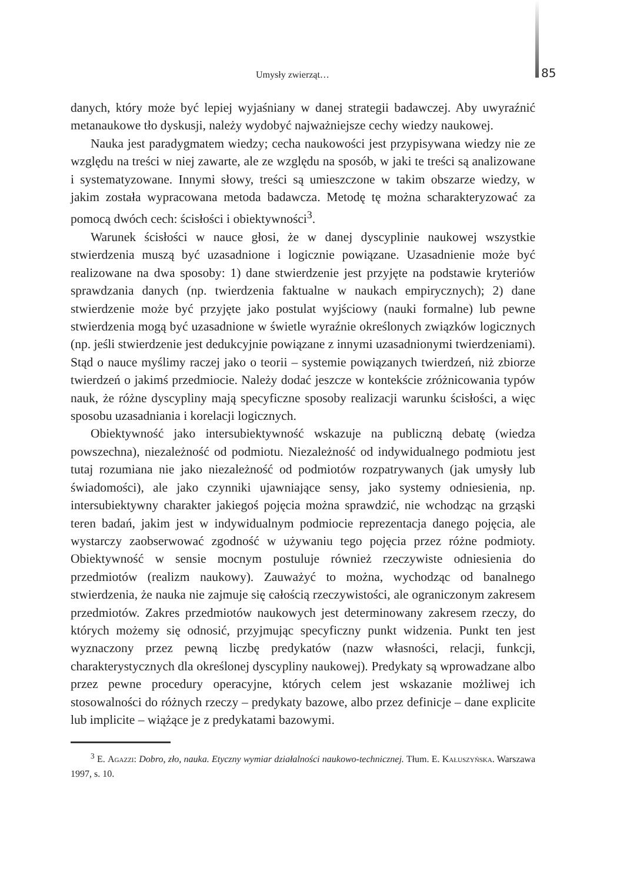Umysły zwierząt… 85
danych, który może być lepiej wyjaśniany w danej strategii badawczej. Aby uwyraźnić metanaukowe tło dyskusji, należy wydobyć najważniejsze cechy wiedzy naukowej.
Nauka jest paradygmatem wiedzy; cecha naukowości jest przypisywana wiedzy nie ze względu na treści w niej zawarte, ale ze względu na sposób, w jaki te treści są analizowane i systematyzowane. Innymi słowy, treści są umieszczone w takim obszarze wiedzy, w jakim została wypracowana metoda badawcza. Metodę tę można scharakteryzować za pomocą dwóch cech: ścisłości i obiektywności<sup>3</sup>.
Warunek ścisłości w nauce głosi, że w danej dyscyplinie naukowej wszystkie stwierdzenia muszą być uzasadnione i logicznie powiązane. Uzasadnienie może być realizowane na dwa sposoby: 1) dane stwierdzenie jest przyjęte na podstawie kryteriów sprawdzania danych (np. twierdzenia faktualne w naukach empirycznych); 2) dane stwierdzenie może być przyjęte jako postulat wyjściowy (nauki formalne) lub pewne stwierdzenia mogą być uzasadnione w świetle wyraźnie określonych związków logicznych (np. jeśli stwierdzenie jest dedukcyjnie powiązane z innymi uzasadnionymi twierdzeniami). Stąd o nauce myślimy raczej jako o teorii – systemie powiązanych twierdzeń, niż zbiorze twierdzeń o jakimś przedmiocie. Należy dodać jeszcze w kontekście zróżnicowania typów nauk, że różne dyscypliny mają specyficzne sposoby realizacji warunku ścisłości, a więc sposobu uzasadniania i korelacji logicznych.
Obiektywność jako intersubiektywność wskazuje na publiczną debatę (wiedza powszechna), niezależność od podmiotu. Niezależność od indywidualnego podmiotu jest tutaj rozumiana nie jako niezależność od podmiotów rozpatrywanych (jak umysły lub świadomości), ale jako czynniki ujawniające sensy, jako systemy odniesienia, np. intersubiektywny charakter jakiegoś pojęcia można sprawdzić, nie wchodząc na grząski teren badań, jakim jest w indywidualnym podmiocie reprezentacja danego pojęcia, ale wystarczy zaobserwować zgodność w używaniu tego pojęcia przez różne podmioty. Obiektywność w sensie mocnym postuluje również rzeczywiste odniesienia do przedmiotów (realizm naukowy). Zauważyć to można, wychodząc od banalnego stwierdzenia, że nauka nie zajmuje się całością rzeczywistości, ale ograniczonym zakresem przedmiotów. Zakres przedmiotów naukowych jest determinowany zakresem rzeczy, do których możemy się odnosić, przyjmując specyficzny punkt widzenia. Punkt ten jest wyznaczony przez pewną liczbę predykatów (nazw własności, relacji, funkcji, charakterystycznych dla określonej dyscypliny naukowej). Predykaty są wprowadzane albo przez pewne procedury operacyjne, których celem jest wskazanie możliwej ich stosowalności do różnych rzeczy – predykaty bazowe, albo przez definicje – dane explicite lub implicite – wiążące je z predykatami bazowymi.
<sup>3</sup> E. Agazzi: Dobro, zło, nauka. Etyczny wymiar działalności naukowo-technicznej. Tłum. E. Kałuszyńska. Warszawa 1997, s. 10.